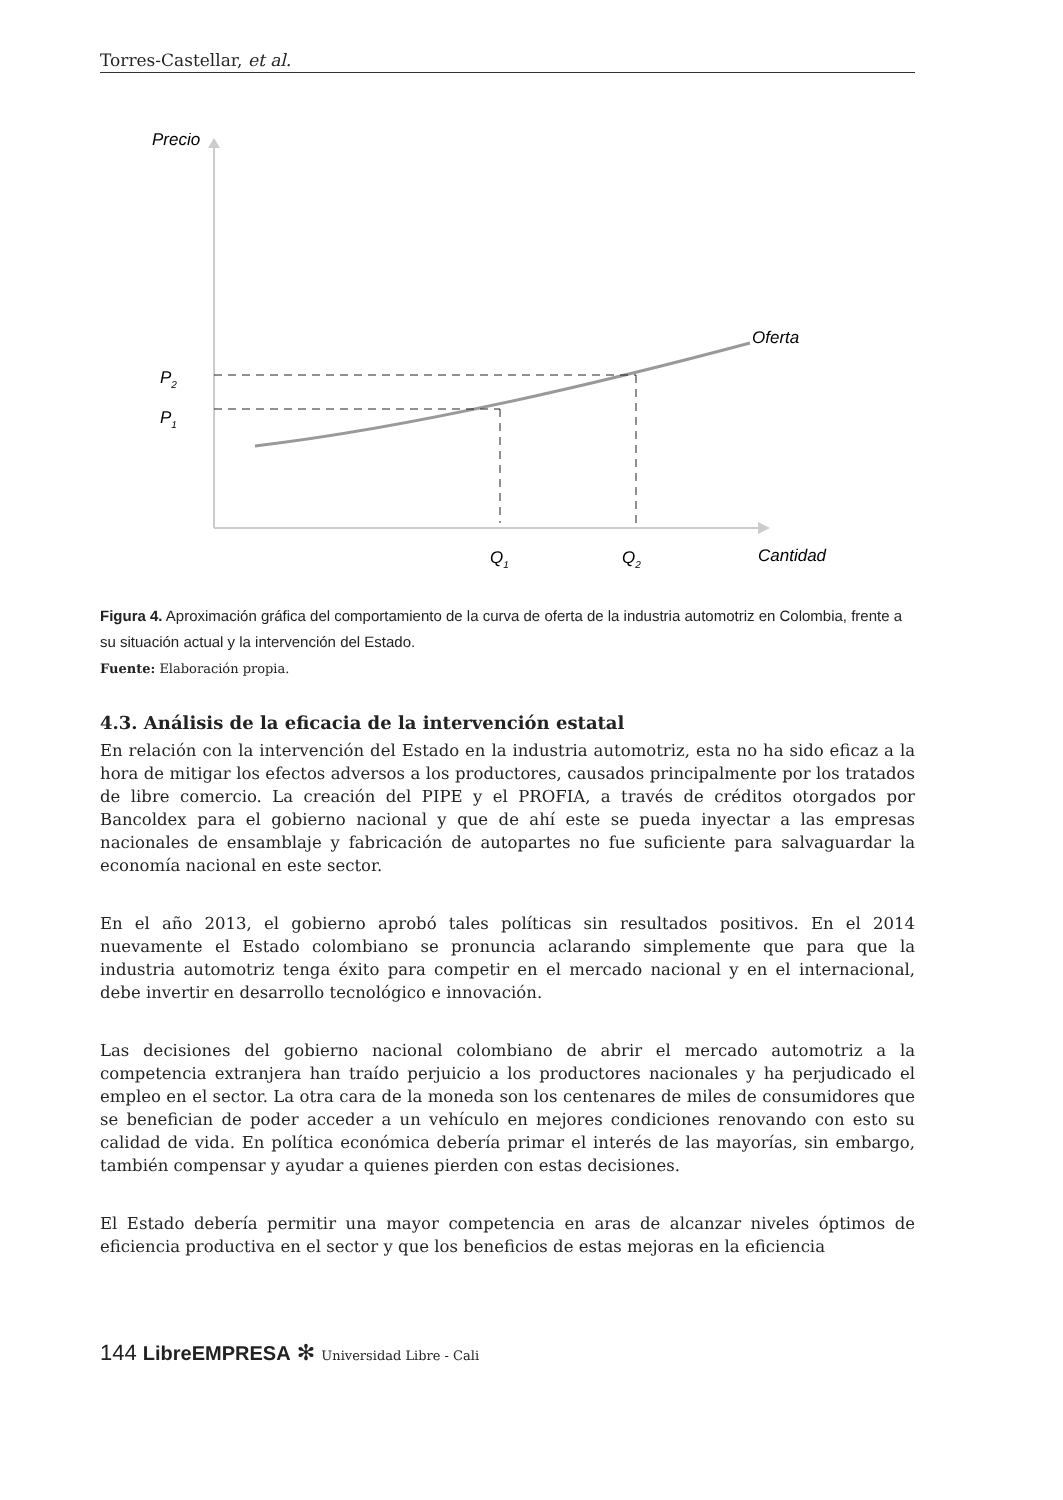Torres-Castellar, et al.
Precio
Oferta
P2
P1
Q1
Q2
Cantidad
Figura 4. Aproximación gráfica del comportamiento de la curva de oferta de la industria automotriz en Colombia, frente a su situación actual y la intervención del Estado.
Fuente: Elaboración propia.
4.3. Análisis de la eficacia de la intervención estatal
En relación con la intervención del Estado en la industria automotriz, esta no ha sido eficaz a la hora de mitigar los efectos adversos a los productores, causados principalmente por los tratados de libre comercio. La creación del PIPE y el PROFIA, a través de créditos otorgados por Bancoldex para el gobierno nacional y que de ahí este se pueda inyectar a las empresas nacionales de ensamblaje y fabricación de autopartes no fue suficiente para salvaguardar la economía nacional en este sector.
En el año 2013, el gobierno aprobó tales políticas sin resultados positivos. En el 2014 nuevamente el Estado colombiano se pronuncia aclarando simplemente que para que la industria automotriz tenga éxito para competir en el mercado nacional y en el internacional, debe invertir en desarrollo tecnológico e innovación.
Las decisiones del gobierno nacional colombiano de abrir el mercado automotriz a la competencia extranjera han traído perjuicio a los productores nacionales y ha perjudicado el empleo en el sector. La otra cara de la moneda son los centenares de miles de consumidores que se benefician de poder acceder a un vehículo en mejores condiciones renovando con esto su calidad de vida. En política económica debería primar el interés de las mayorías, sin embargo, también compensar y ayudar a quienes pierden con estas decisiones.
El Estado debería permitir una mayor competencia en aras de alcanzar niveles óptimos de eficiencia productiva en el sector y que los beneficios de estas mejoras en la eficiencia
144 LibreEMPRESA ✻ Universidad Libre - Cali